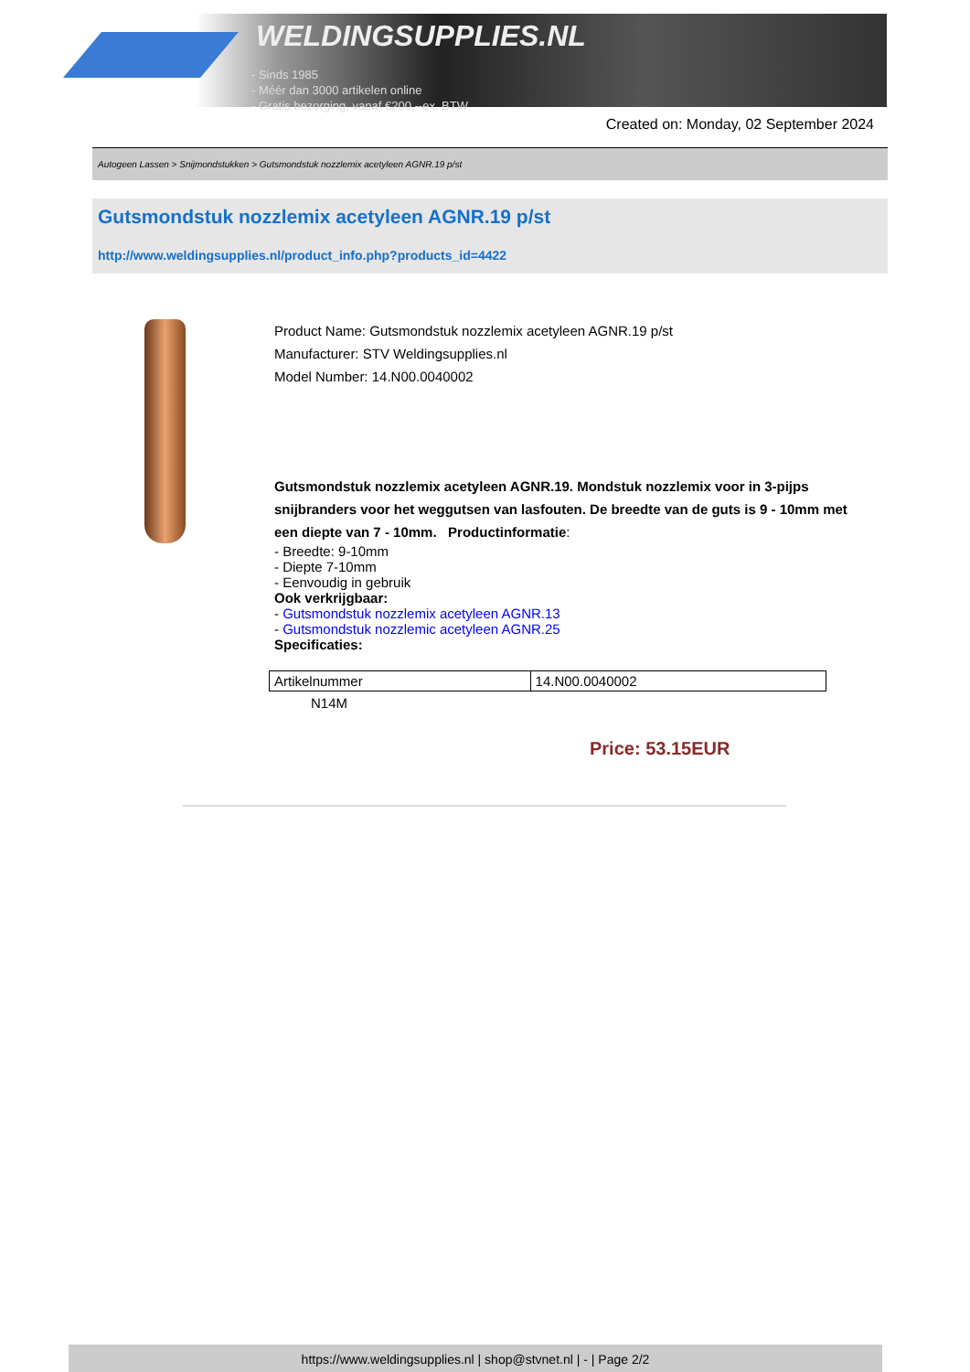WELDINGSUPPLIES.NL
- Sinds 1985
- Méér dan 3000 artikelen online
- Gratis bezorging, vanaf €200,--ex. BTW
Created on: Monday, 02 September 2024
Autogeen Lassen > Snijmondstukken > Gutsmondstuk nozzlemix acetyleen AGNR.19 p/st
Gutsmondstuk nozzlemix acetyleen AGNR.19 p/st
http://www.weldingsupplies.nl/product_info.php?products_id=4422
Product Name: Gutsmondstuk nozzlemix acetyleen AGNR.19 p/st
Manufacturer: STV Weldingsupplies.nl
Model Number: 14.N00.0040002
Gutsmondstuk nozzlemix acetyleen AGNR.19. Mondstuk nozzlemix voor in 3-pijps snijbranders voor het weggutsen van lasfouten. De breedte van de guts is 9 - 10mm met een diepte van 7 - 10mm. Productinformatie:
- Breedte: 9-10mm
- Diepte 7-10mm
- Eenvoudig in gebruik
Ook verkrijgbaar:
- Gutsmondstuk nozzlemix acetyleen AGNR.13
- Gutsmondstuk nozzlemic acetyleen AGNR.25
Specificaties:
| Artikelnummer | 14.N00.0040002 |
N14M
Price: 53.15EUR
https://www.weldingsupplies.nl | shop@stvnet.nl | - | Page 2/2